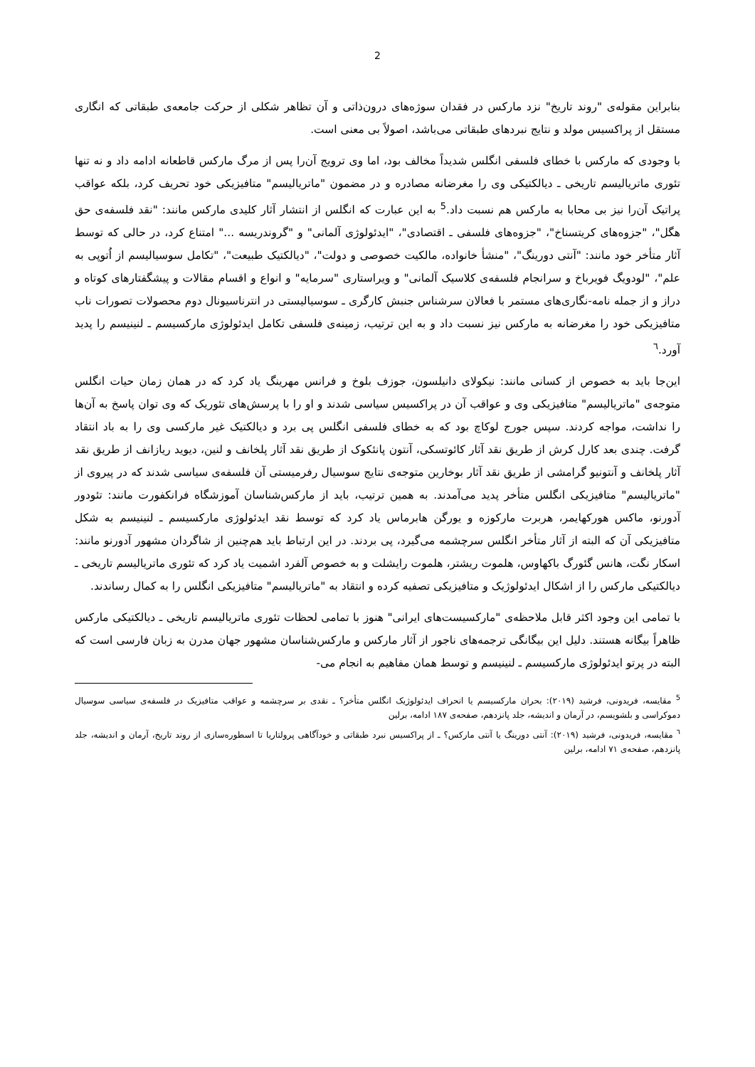2
بنابراین مقوله‌ی "روند تاریخ" نزد مارکس در فقدان سوژه‌های درون‌ذاتی و آن تظاهر شکلی از حرکت جامعه‌ی طبقاتی که انگاری مستقل از پراکسیس مولد و نتایج نبردهای طبقاتی می‌باشد، اصولاً بی معنی است.
با وجودی که مارکس با خطای فلسفی انگلس شدیداً مخالف بود، اما وی ترویج آن‌را پس از مرگ مارکس قاطعانه ادامه داد و نه تنها تئوری ماتریالیسم تاریخی ـ دیالکتیکی وی را مغرضانه مصادره و در مضمون "ماتریالیسم" متافیزیکی خود تحریف کرد، بلکه عواقب پراتیک آن‌را نیز بی محابا به مارکس هم نسبت داد.<sup>5</sup> به این عبارت که انگلس از انتشار آثار کلیدی مارکس مانند: "نقد فلسفه‌ی حق هگل"، "جزوه‌های کریتسناخ"، "جزوه‌های فلسفی ـ اقتصادی"، "ایدئولوژی آلمانی" و "گروندریسه ..." امتناع کرد، در حالی که توسط آثار متأخر خود مانند: "آنتی دورینگ"، "منشأ خانواده، مالکیت خصوصی و دولت"، "دیالکتیک طبیعت"، "تکامل سوسیالیسم از اُتوپی به علم"، "لودویگ فویرباخ و سرانجام فلسفه‌ی کلاسیک آلمانی" و ویراستاری "سرمایه" و انواع و اقسام مقالات و پیشگفتارهای کوتاه و دراز و از جمله نامه-نگاری‌های مستمر با فعالان سرشناس جنبش کارگری ـ سوسیالیستی در انترناسیونال دوم محصولات تصورات ناب متافیزیکی خود را مغرضانه به مارکس نیز نسبت داد و به این ترتیب، زمینه‌ی فلسفی تکامل ایدئولوژی مارکسیسم ـ لنینیسم را پدید آورد.<sup>٦</sup>
این‌جا باید به خصوص از کسانی مانند: نیکولای دانیلسون، جوزف بلوخ و فرانس مهرینگ یاد کرد که در همان زمان حیات انگلس متوجه‌ی "ماتریالیسم" متافیزیکی وی و عواقب آن در پراکسیس سیاسی شدند و او را با پرسش‌های تئوریک که وی توان پاسخ به آن‌ها را نداشت، مواجه کردند. سپس جورج لوکاچ بود که به خطای فلسفی انگلس پی برد و دیالکتیک غیر مارکسی وی را به باد انتقاد گرفت. چندی بعد کارل کرش از طریق نقد آثار کائوتسکی، آنتون پانئکوک از طریق نقد آثار پلخانف و لنین، دیوید ریازانف از طریق نقد آثار پلخانف و آنتونیو گرامشی از طریق نقد آثار بوخارین متوجه‌ی نتایج سوسیال رفرمیستی آن فلسفه‌ی سیاسی شدند که در پیروی از "ماتریالیسم" متافیزیکی انگلس متأخر پدید می‌آمدند. به همین ترتیب، باید از مارکس‌شناسان آموزشگاه فرانکفورت مانند: تئودور آدورنو، ماکس هورکهایمر، هربرت مارکوزه و یورگن هابرماس یاد کرد که توسط نقد ایدئولوژی مارکسیسم ـ لنینیسم به شکل متافیزیکی آن که البته از آثار متأخر انگلس سرچشمه می‌گیرد، پی بردند. در این ارتباط باید هم‌چنین از شاگردان مشهور آدورنو مانند: اسکار نگت، هانس گئورگ باکهاوس، هلموت ریشتر، هلموت رایشلت و به خصوص آلفرد اشمیت یاد کرد که تئوری ماتریالیسم تاریخی ـ دیالکتیکی مارکس را از اشکال ایدئولوژیک و متافیزیکی تصفیه کرده و انتقاد به "ماتریالیسم" متافیزیکی انگلس را به کمال رساندند.
با تمامی این وجود اکثر قابل ملاحظه‌ی "مارکسیست‌های ایرانی" هنوز با تمامی لحظات تئوری ماتریالیسم تاریخی ـ دیالکتیکی مارکس ظاهراً بیگانه هستند. دلیل این بیگانگی ترجمه‌های ناجور از آثار مارکس و مارکس‌شناسان مشهور جهان مدرن به زبان فارسی است که البته در پرتو ایدئولوژی مارکسیسم ـ لنینیسم و توسط همان مفاهیم به انجام می-
<sup>5</sup> مقایسه، فریدونی، فرشید (۲۰۱۹): بحران مارکسیسم یا انحراف ایدئولوژیک انگلس متأخر؟ ـ نقدی بر سرچشمه و عواقب متافیزیک در فلسفه‌ی سیاسی سوسیال دموکراسی و بلشویسم، در آرمان و اندیشه، جلد پانزدهم، صفحه‌ی ۱۸۷ ادامه، برلین
<sup>٦</sup> مقایسه، فریدونی، فرشید (۲۰۱۹): آنتی دورینگ یا آنتی مارکس؟ ـ از پراکسیس نبرد طبقاتی و خودآگاهی پرولتاریا تا اسطوره‌سازی از روند تاریخ، آرمان و اندیشه، جلد پانزدهم، صفحه‌ی ۷۱ ادامه، برلین